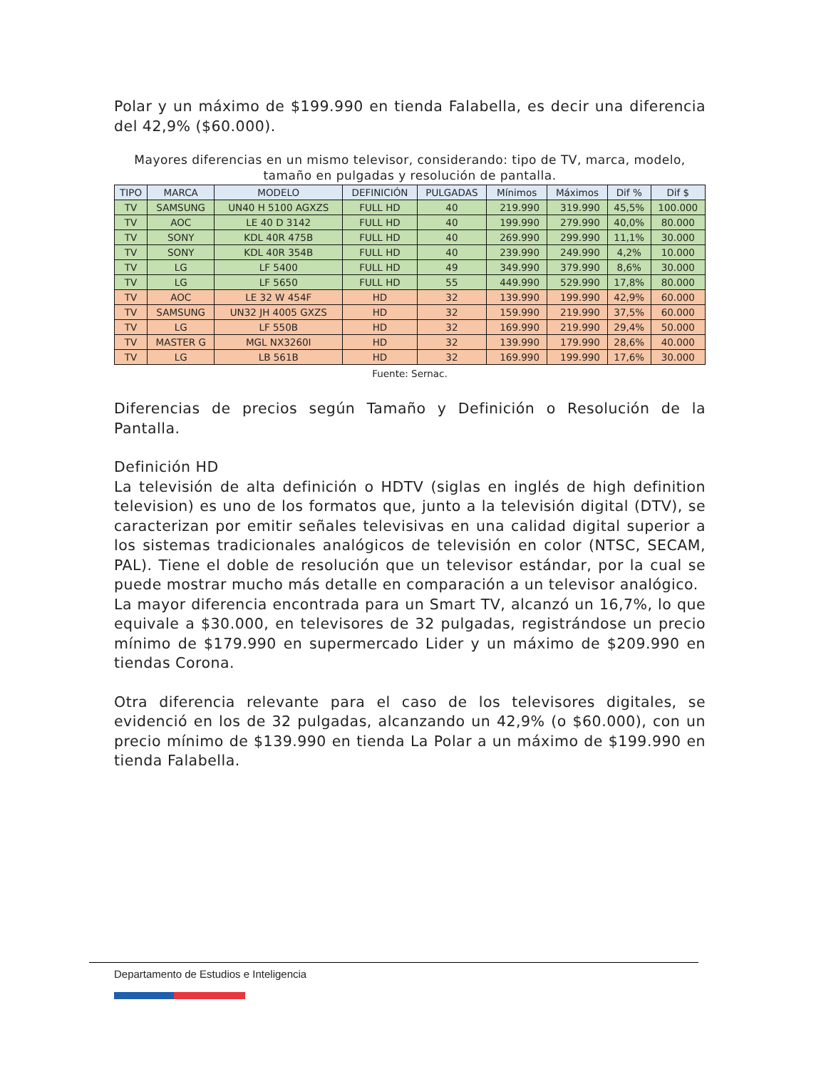Polar y un máximo de $199.990 en tienda Falabella, es decir una diferencia del 42,9% ($60.000).
Mayores diferencias en un mismo televisor, considerando: tipo de TV, marca, modelo, tamaño en pulgadas y resolución de pantalla.
| TIPO | MARCA | MODELO | DEFINICIÓN | PULGADAS | Mínimos | Máximos | Dif % | Dif $ |
| --- | --- | --- | --- | --- | --- | --- | --- | --- |
| TV | SAMSUNG | UN40 H 5100 AGXZS | FULL HD | 40 | 219.990 | 319.990 | 45,5% | 100.000 |
| TV | AOC | LE 40 D 3142 | FULL HD | 40 | 199.990 | 279.990 | 40,0% | 80.000 |
| TV | SONY | KDL 40R 475B | FULL HD | 40 | 269.990 | 299.990 | 11,1% | 30.000 |
| TV | SONY | KDL 40R 354B | FULL HD | 40 | 239.990 | 249.990 | 4,2% | 10.000 |
| TV | LG | LF 5400 | FULL HD | 49 | 349.990 | 379.990 | 8,6% | 30.000 |
| TV | LG | LF 5650 | FULL HD | 55 | 449.990 | 529.990 | 17,8% | 80.000 |
| TV | AOC | LE 32 W 454F | HD | 32 | 139.990 | 199.990 | 42,9% | 60.000 |
| TV | SAMSUNG | UN32 JH 4005 GXZS | HD | 32 | 159.990 | 219.990 | 37,5% | 60.000 |
| TV | LG | LF 550B | HD | 32 | 169.990 | 219.990 | 29,4% | 50.000 |
| TV | MASTER G | MGL NX3260I | HD | 32 | 139.990 | 179.990 | 28,6% | 40.000 |
| TV | LG | LB 561B | HD | 32 | 169.990 | 199.990 | 17,6% | 30.000 |
Fuente: Sernac.
Diferencias de precios según Tamaño y Definición o Resolución de la Pantalla.
Definición HD
La televisión de alta definición o HDTV (siglas en inglés de high definition television) es uno de los formatos que, junto a la televisión digital (DTV), se caracterizan por emitir señales televisivas en una calidad digital superior a los sistemas tradicionales analógicos de televisión en color (NTSC, SECAM, PAL). Tiene el doble de resolución que un televisor estándar, por la cual se puede mostrar mucho más detalle en comparación a un televisor analógico.
La mayor diferencia encontrada para un Smart TV, alcanzó un 16,7%, lo que equivale a $30.000, en televisores de 32 pulgadas, registrándose un precio mínimo de $179.990 en supermercado Lider y un máximo de $209.990 en tiendas Corona.
Otra diferencia relevante para el caso de los televisores digitales, se evidenció en los de 32 pulgadas, alcanzando un 42,9% (o $60.000), con un precio mínimo de $139.990 en tienda La Polar a un máximo de $199.990 en tienda Falabella.
Departamento de Estudios e Inteligencia